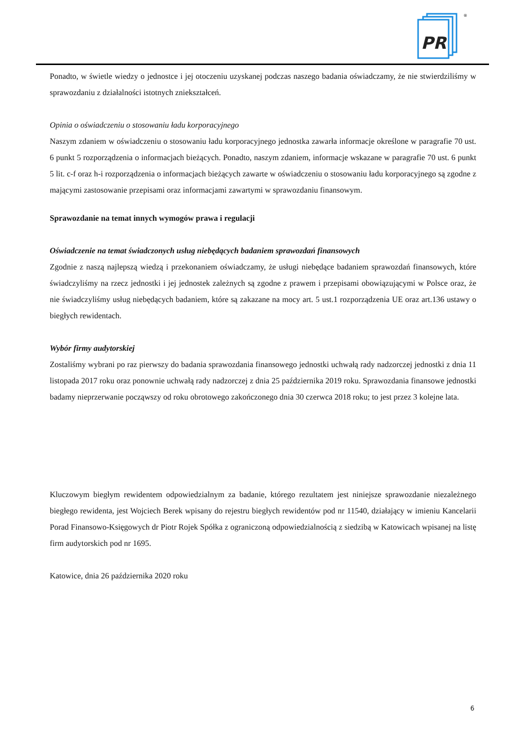PR
®
Ponadto, w świetle wiedzy o jednostce i jej otoczeniu uzyskanej podczas naszego badania oświadczamy, że nie stwierdziliśmy w sprawozdaniu z działalności istotnych zniekształceń.
Opinia o oświadczeniu o stosowaniu ładu korporacyjnego
Naszym zdaniem w oświadczeniu o stosowaniu ładu korporacyjnego jednostka zawarła informacje określone w paragrafie 70 ust. 6 punkt 5 rozporządzenia o informacjach bieżących. Ponadto, naszym zdaniem, informacje wskazane w paragrafie 70 ust. 6 punkt 5 lit. c-f oraz h-i rozporządzenia o informacjach bieżących zawarte w oświadczeniu o stosowaniu ładu korporacyjnego są zgodne z mającymi zastosowanie przepisami oraz informacjami zawartymi w sprawozdaniu finansowym.
Sprawozdanie na temat innych wymogów prawa i regulacji
Oświadczenie na temat świadczonych usług niebędących badaniem sprawozdań finansowych
Zgodnie z naszą najlepszą wiedzą i przekonaniem oświadczamy, że usługi niebędące badaniem sprawozdań finansowych, które świadczyliśmy na rzecz jednostki i jej jednostek zależnych są zgodne z prawem i przepisami obowiązującymi w Polsce oraz, że nie świadczyliśmy usług niebędących badaniem, które są zakazane na mocy art. 5 ust.1 rozporządzenia UE oraz art.136 ustawy o biegłych rewidentach.
Wybór firmy audytorskiej
Zostaliśmy wybrani po raz pierwszy do badania sprawozdania finansowego jednostki uchwałą rady nadzorczej jednostki z dnia 11 listopada 2017 roku oraz ponownie uchwałą rady nadzorczej z dnia 25 października 2019 roku. Sprawozdania finansowe jednostki badamy nieprzerwanie począwszy od roku obrotowego zakończonego dnia 30 czerwca 2018 roku; to jest przez 3 kolejne lata.
Kluczowym biegłym rewidentem odpowiedzialnym za badanie, którego rezultatem jest niniejsze sprawozdanie niezależnego biegłego rewidenta, jest Wojciech Berek wpisany do rejestru biegłych rewidentów pod nr 11540, działający w imieniu Kancelarii Porad Finansowo-Księgowych dr Piotr Rojek Spółka z ograniczoną odpowiedzialnością z siedzibą w Katowicach wpisanej na listę firm audytorskich pod nr 1695.
Katowice, dnia 26 października 2020 roku
6